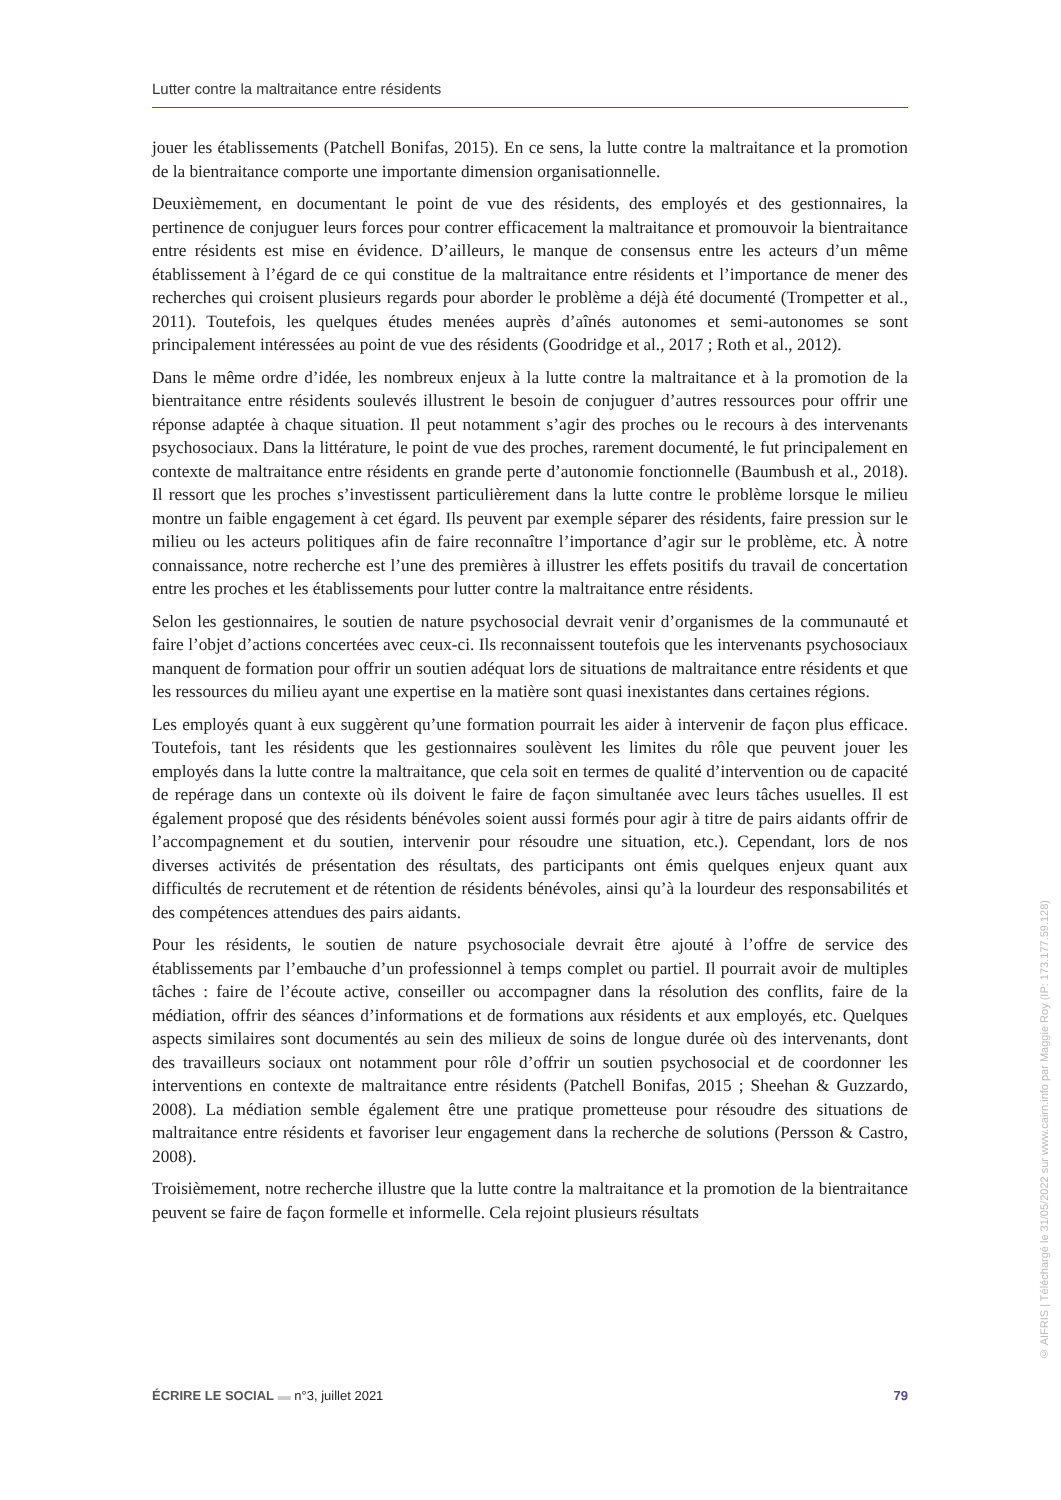Lutter contre la maltraitance entre résidents
jouer les établissements (Patchell Bonifas, 2015). En ce sens, la lutte contre la maltraitance et la promotion de la bientraitance comporte une importante dimension organisationnelle.
Deuxièmement, en documentant le point de vue des résidents, des employés et des gestionnaires, la pertinence de conjuguer leurs forces pour contrer efficacement la maltraitance et promouvoir la bientraitance entre résidents est mise en évidence. D’ailleurs, le manque de consensus entre les acteurs d’un même établissement à l’égard de ce qui constitue de la maltraitance entre résidents et l’importance de mener des recherches qui croisent plusieurs regards pour aborder le problème a déjà été documenté (Trompetter et al., 2011). Toutefois, les quelques études menées auprès d’aînés autonomes et semi-autonomes se sont principalement intéressées au point de vue des résidents (Goodridge et al., 2017 ; Roth et al., 2012).
Dans le même ordre d’idée, les nombreux enjeux à la lutte contre la maltraitance et à la promotion de la bientraitance entre résidents soulevés illustrent le besoin de conjuguer d’autres ressources pour offrir une réponse adaptée à chaque situation. Il peut notamment s’agir des proches ou le recours à des intervenants psychosociaux. Dans la littérature, le point de vue des proches, rarement documenté, le fut principalement en contexte de maltraitance entre résidents en grande perte d’autonomie fonctionnelle (Baumbush et al., 2018). Il ressort que les proches s’investissent particulièrement dans la lutte contre le problème lorsque le milieu montre un faible engagement à cet égard. Ils peuvent par exemple séparer des résidents, faire pression sur le milieu ou les acteurs politiques afin de faire reconnaître l’importance d’agir sur le problème, etc. À notre connaissance, notre recherche est l’une des premières à illustrer les effets positifs du travail de concertation entre les proches et les établissements pour lutter contre la maltraitance entre résidents.
Selon les gestionnaires, le soutien de nature psychosocial devrait venir d’organismes de la communauté et faire l’objet d’actions concertées avec ceux-ci. Ils reconnaissent toutefois que les intervenants psychosociaux manquent de formation pour offrir un soutien adéquat lors de situations de maltraitance entre résidents et que les ressources du milieu ayant une expertise en la matière sont quasi inexistantes dans certaines régions.
Les employés quant à eux suggèrent qu’une formation pourrait les aider à intervenir de façon plus efficace. Toutefois, tant les résidents que les gestionnaires soulèvent les limites du rôle que peuvent jouer les employés dans la lutte contre la maltraitance, que cela soit en termes de qualité d’intervention ou de capacité de repérage dans un contexte où ils doivent le faire de façon simultanée avec leurs tâches usuelles. Il est également proposé que des résidents bénévoles soient aussi formés pour agir à titre de pairs aidants offrir de l’accompagnement et du soutien, intervenir pour résoudre une situation, etc.). Cependant, lors de nos diverses activités de présentation des résultats, des participants ont émis quelques enjeux quant aux difficultés de recrutement et de rétention de résidents bénévoles, ainsi qu’à la lourdeur des responsabilités et des compétences attendues des pairs aidants.
Pour les résidents, le soutien de nature psychosociale devrait être ajouté à l’offre de service des établissements par l’embauche d’un professionnel à temps complet ou partiel. Il pourrait avoir de multiples tâches : faire de l’écoute active, conseiller ou accompagner dans la résolution des conflits, faire de la médiation, offrir des séances d’informations et de formations aux résidents et aux employés, etc. Quelques aspects similaires sont documentés au sein des milieux de soins de longue durée où des intervenants, dont des travailleurs sociaux ont notamment pour rôle d’offrir un soutien psychosocial et de coordonner les interventions en contexte de maltraitance entre résidents (Patchell Bonifas, 2015 ; Sheehan & Guzzardo, 2008). La médiation semble également être une pratique prometteuse pour résoudre des situations de maltraitance entre résidents et favoriser leur engagement dans la recherche de solutions (Persson & Castro, 2008).
Troisièmement, notre recherche illustre que la lutte contre la maltraitance et la promotion de la bientraitance peuvent se faire de façon formelle et informelle. Cela rejoint plusieurs résultats
ÉCRIRE LE SOCIAL ▬ n°3, juillet 2021 79
© AIFRIS | Téléchargé le 31/05/2022 sur www.cairn.info par Maggie Roy (IP: 173.177.59.128)